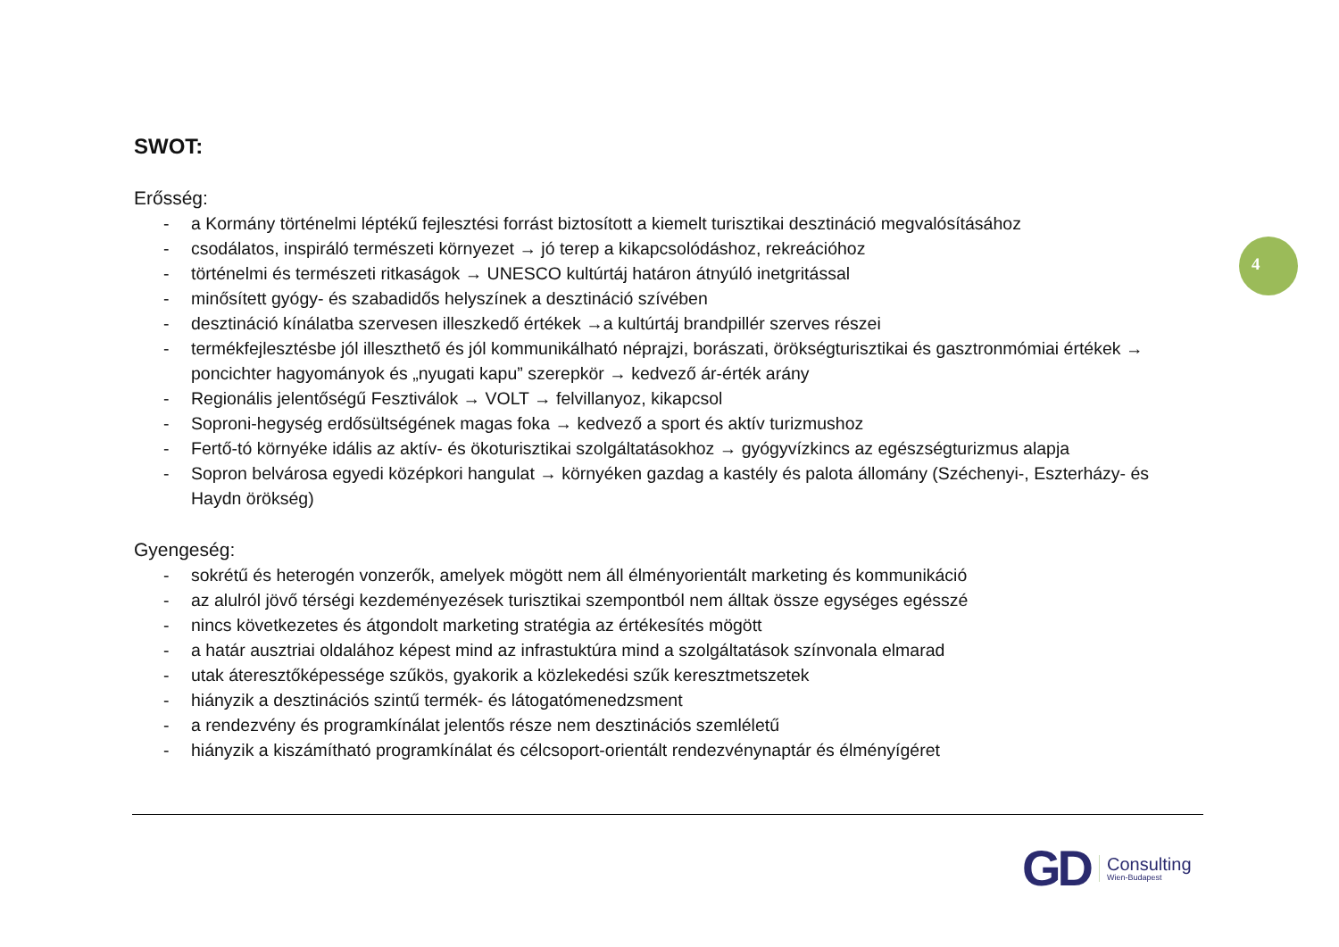SWOT:
Erősség:
- a Kormány történelmi léptékű fejlesztési forrást biztosított a kiemelt turisztikai desztináció megvalósításához
- csodálatos, inspiráló természeti környezet → jó terep a kikapcsolódáshoz, rekreációhoz
- történelmi és természeti ritkaságok → UNESCO kultúrtáj határon átnyúló inetgritással
- minősített gyógy- és szabadidős helyszínek a desztináció szívében
- desztináció kínálatba szervesen illeszkedő értékek →a kultúrtáj brandpillér szerves részei
- termékfejlesztésbe jól illeszthető és jól kommunikálható néprajzi, borászati, örökségturisztikai és gasztronmómiai értékek → poncichter hagyományok és „nyugati kapu” szerepkör → kedvező ár-érték arány
- Regionális jelentőségű Fesztiválok → VOLT → felvillanyoz, kikapcsol
- Soproni-hegység erdősültségének magas foka → kedvező a sport és aktív turizmushoz
- Fertő-tó környéke idális az aktív- és ökoturisztikai szolgáltatásokhoz → gyógyvízkincs az egészségturizmus alapja
- Sopron belvárosa egyedi középkori hangulat → környéken gazdag a kastély és palota állomány (Széchenyi-, Eszterházy- és Haydn örökség)
Gyengeség:
- sokrétű és heterogén vonzerők, amelyek mögött nem áll élményorientált marketing és kommunikáció
- az alulról jövő térségi kezdeményezések turisztikai szempontból nem álltak össze egységes egésszé
- nincs következetes és átgondolt marketing stratégia az értékesítés mögött
- a határ ausztriai oldalához képest mind az infrastuktúra mind a szolgáltatások színvonala elmarad
- utak áteresztőképessége szűkös, gyakorik a közlekedési szűk keresztmetszetek
- hiányzik a desztinációs szintű termék- és látogatómenedzsment
- a rendezvény és programkínálat jelentős része nem desztinációs szemléletű
- hiányzik a kiszámítható programkínálat és célcsoport-orientált rendezvénynaptár és élményígéret
4
GD
Consulting
Wien-Budapest